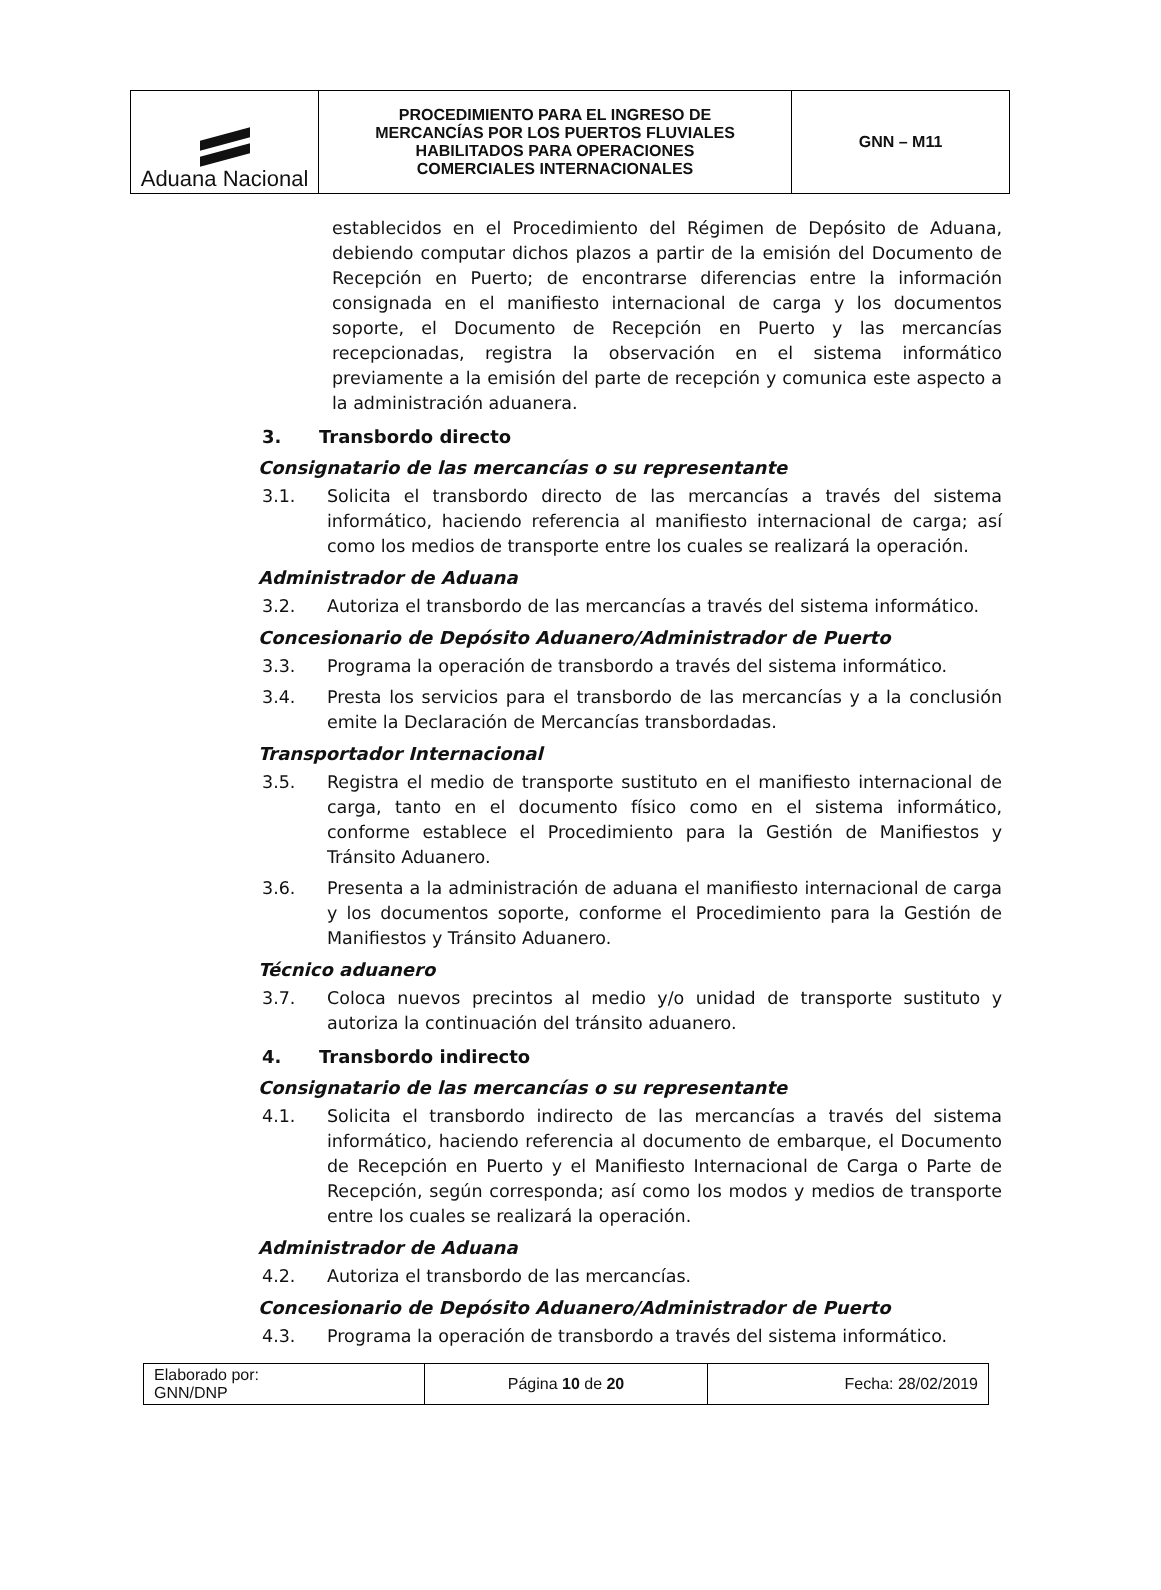| Aduana Nacional | PROCEDIMIENTO PARA EL INGRESO DE MERCANCÍAS POR LOS PUERTOS FLUVIALES HABILITADOS PARA OPERACIONES COMERCIALES INTERNACIONALES | GNN – M11 |
establecidos en el Procedimiento del Régimen de Depósito de Aduana, debiendo computar dichos plazos a partir de la emisión del Documento de Recepción en Puerto; de encontrarse diferencias entre la información consignada en el manifiesto internacional de carga y los documentos soporte, el Documento de Recepción en Puerto y las mercancías recepcionadas, registra la observación en el sistema informático previamente a la emisión del parte de recepción y comunica este aspecto a la administración aduanera.
3. Transbordo directo
Consignatario de las mercancías o su representante
3.1. Solicita el transbordo directo de las mercancías a través del sistema informático, haciendo referencia al manifiesto internacional de carga; así como los medios de transporte entre los cuales se realizará la operación.
Administrador de Aduana
3.2. Autoriza el transbordo de las mercancías a través del sistema informático.
Concesionario de Depósito Aduanero/Administrador de Puerto
3.3. Programa la operación de transbordo a través del sistema informático.
3.4. Presta los servicios para el transbordo de las mercancías y a la conclusión emite la Declaración de Mercancías transbordadas.
Transportador Internacional
3.5. Registra el medio de transporte sustituto en el manifiesto internacional de carga, tanto en el documento físico como en el sistema informático, conforme establece el Procedimiento para la Gestión de Manifiestos y Tránsito Aduanero.
3.6. Presenta a la administración de aduana el manifiesto internacional de carga y los documentos soporte, conforme el Procedimiento para la Gestión de Manifiestos y Tránsito Aduanero.
Técnico aduanero
3.7. Coloca nuevos precintos al medio y/o unidad de transporte sustituto y autoriza la continuación del tránsito aduanero.
4. Transbordo indirecto
Consignatario de las mercancías o su representante
4.1. Solicita el transbordo indirecto de las mercancías a través del sistema informático, haciendo referencia al documento de embarque, el Documento de Recepción en Puerto y el Manifiesto Internacional de Carga o Parte de Recepción, según corresponda; así como los modos y medios de transporte entre los cuales se realizará la operación.
Administrador de Aduana
4.2. Autoriza el transbordo de las mercancías.
Concesionario de Depósito Aduanero/Administrador de Puerto
4.3. Programa la operación de transbordo a través del sistema informático.
| Elaborado por: GNN/DNP | Página 10 de 20 | Fecha: 28/02/2019 |